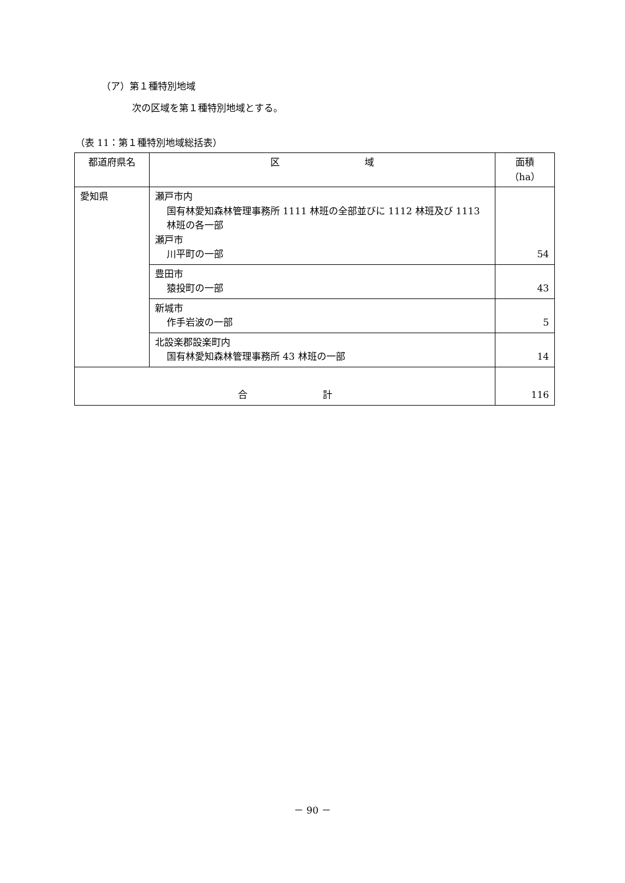（ア）第１種特別地域
次の区域を第１種特別地域とする。
（表 11：第１種特別地域総括表）
| 都道府県名 | 区 域 | 面積（ha） |
| --- | --- | --- |
| 愛知県 | 瀬戸市内 国有林愛知森林管理事務所 1111 林班の全部並びに 1112 林班及び 1113 林班の各一部 瀬戸市 川平町の一部 | 54 |
| | 豊田市 猿投町の一部 | 43 |
| | 新城市 作手岩波の一部 | 5 |
| | 北設楽郡設楽町内 国有林愛知森林管理事務所 43 林班の一部 | 14 |
| 合 計 | | 116 |
－ 90 －